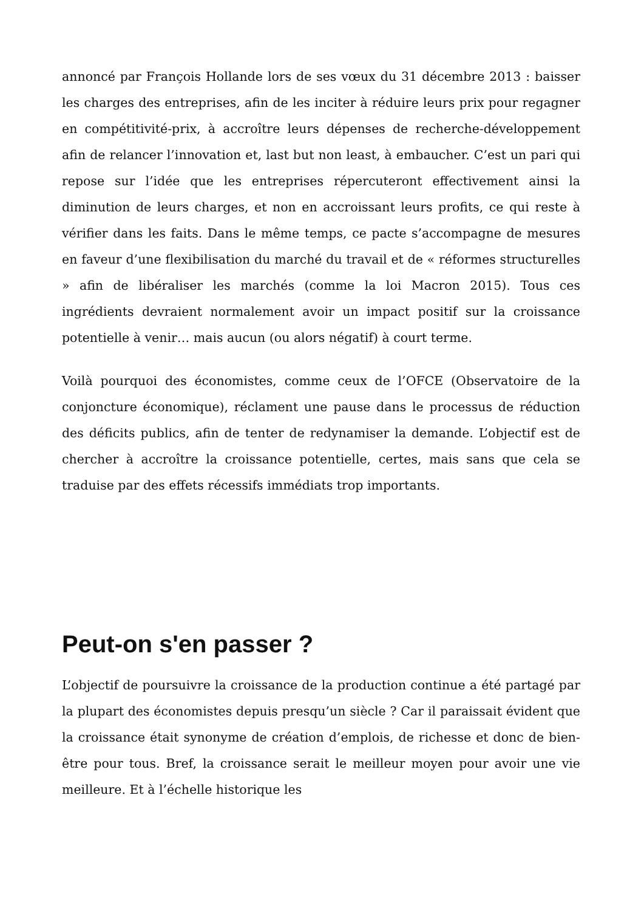annoncé par François Hollande lors de ses vœux du 31 décembre 2013 : baisser les charges des entreprises, afin de les inciter à réduire leurs prix pour regagner en compétitivité-prix, à accroître leurs dépenses de recherche-développement afin de relancer l’innovation et, last but non least, à embaucher. C’est un pari qui repose sur l’idée que les entreprises répercuteront effectivement ainsi la diminution de leurs charges, et non en accroissant leurs profits, ce qui reste à vérifier dans les faits. Dans le même temps, ce pacte s’accompagne de mesures en faveur d’une flexibilisation du marché du travail et de « réformes structurelles » afin de libéraliser les marchés (comme la loi Macron 2015). Tous ces ingrédients devraient normalement avoir un impact positif sur la croissance potentielle à venir… mais aucun (ou alors négatif) à court terme.
Voilà pourquoi des économistes, comme ceux de l’OFCE (Observatoire de la conjoncture économique), réclament une pause dans le processus de réduction des déficits publics, afin de tenter de redynamiser la demande. L’objectif est de chercher à accroître la croissance potentielle, certes, mais sans que cela se traduise par des effets récessifs immédiats trop importants.
Peut-on s'en passer ?
L’objectif de poursuivre la croissance de la production continue a été partagé par la plupart des économistes depuis presqu’un siècle ? Car il paraissait évident que la croissance était synonyme de création d’emplois, de richesse et donc de bien-être pour tous. Bref, la croissance serait le meilleur moyen pour avoir une vie meilleure. Et à l’échelle historique les